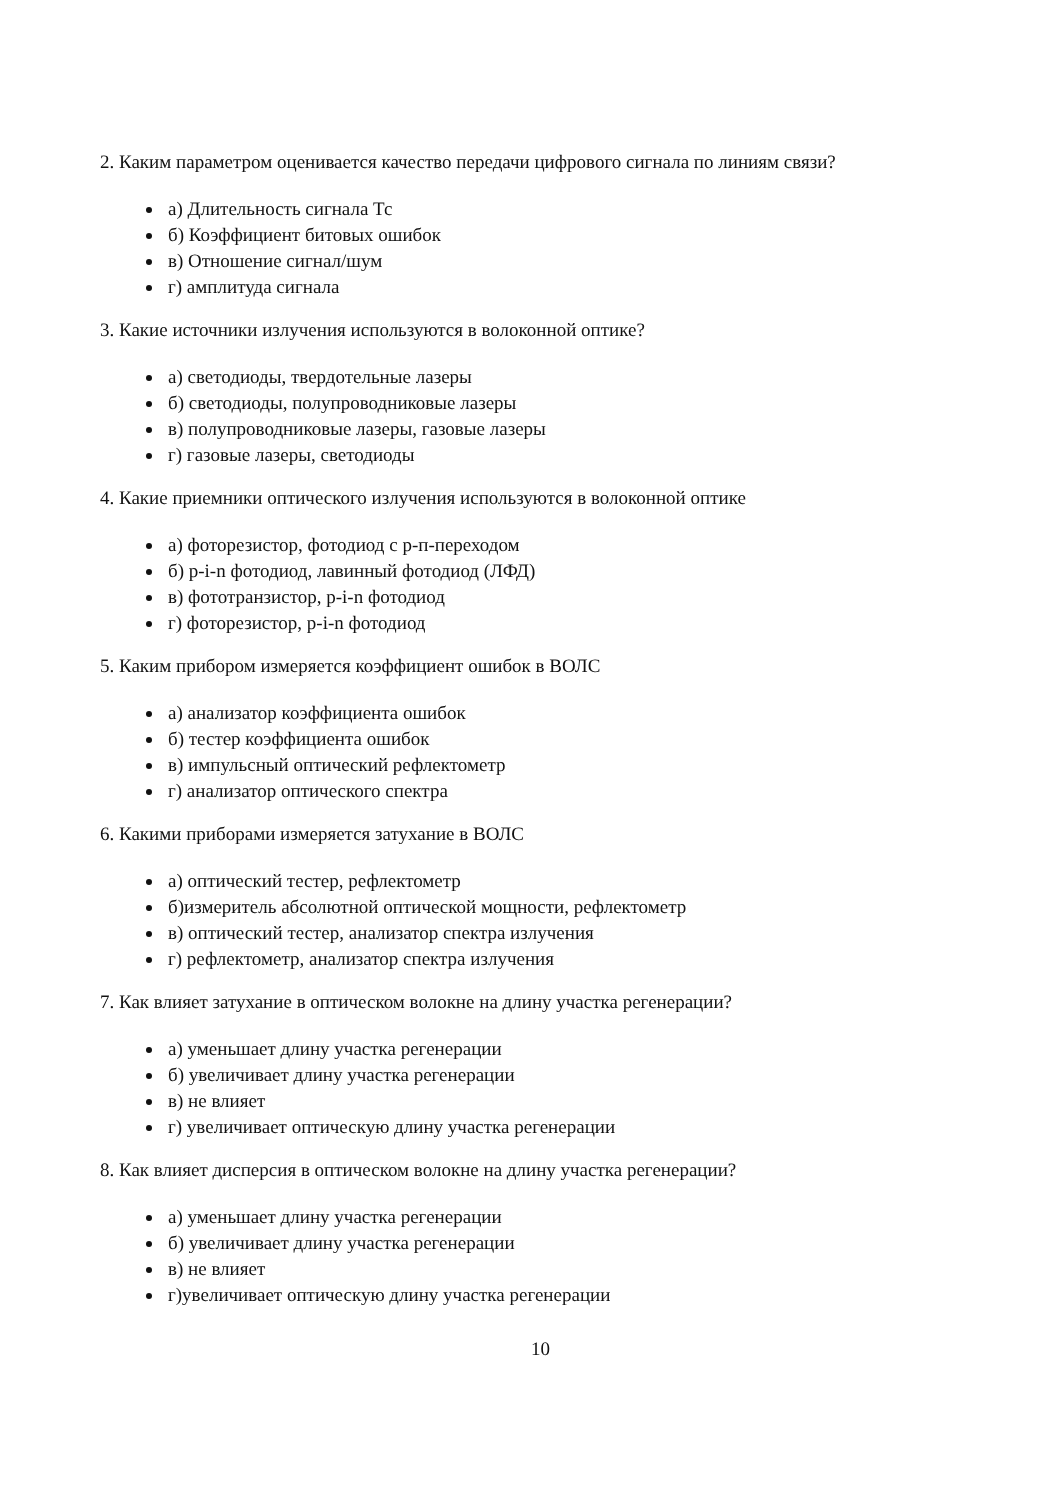2. Каким параметром оценивается качество передачи цифрового сигнала по линиям связи?
а) Длительность сигнала Тс
б) Коэффициент битовых ошибок
в) Отношение сигнал/шум
г) амплитуда сигнала
3. Какие источники излучения используются в волоконной оптике?
а) светодиоды, твердотельные лазеры
б) светодиоды, полупроводниковые лазеры
в) полупроводниковые лазеры, газовые лазеры
г) газовые лазеры, светодиоды
4. Какие приемники оптического излучения используются в волоконной оптике
а) фоторезистор, фотодиод с р-п-переходом
б) p-i-n фотодиод, лавинный фотодиод (ЛФД)
в) фототранзистор, p-i-n фотодиод
г) фоторезистор, p-i-n фотодиод
5. Каким прибором измеряется коэффициент ошибок в ВОЛС
а) анализатор коэффициента ошибок
б) тестер коэффициента ошибок
в) импульсный оптический рефлектометр
г) анализатор оптического спектра
6. Какими приборами измеряется затухание в ВОЛС
а) оптический тестер, рефлектометр
б)измеритель абсолютной оптической мощности, рефлектометр
в) оптический тестер, анализатор спектра излучения
г) рефлектометр, анализатор спектра излучения
7. Как влияет затухание в оптическом волокне на длину участка регенерации?
а) уменьшает длину участка регенерации
б) увеличивает длину участка регенерации
в) не влияет
г) увеличивает оптическую длину участка регенерации
8. Как влияет дисперсия в оптическом волокне на длину участка регенерации?
а) уменьшает длину участка регенерации
б) увеличивает длину участка регенерации
в) не влияет
г)увеличивает оптическую длину участка регенерации
10